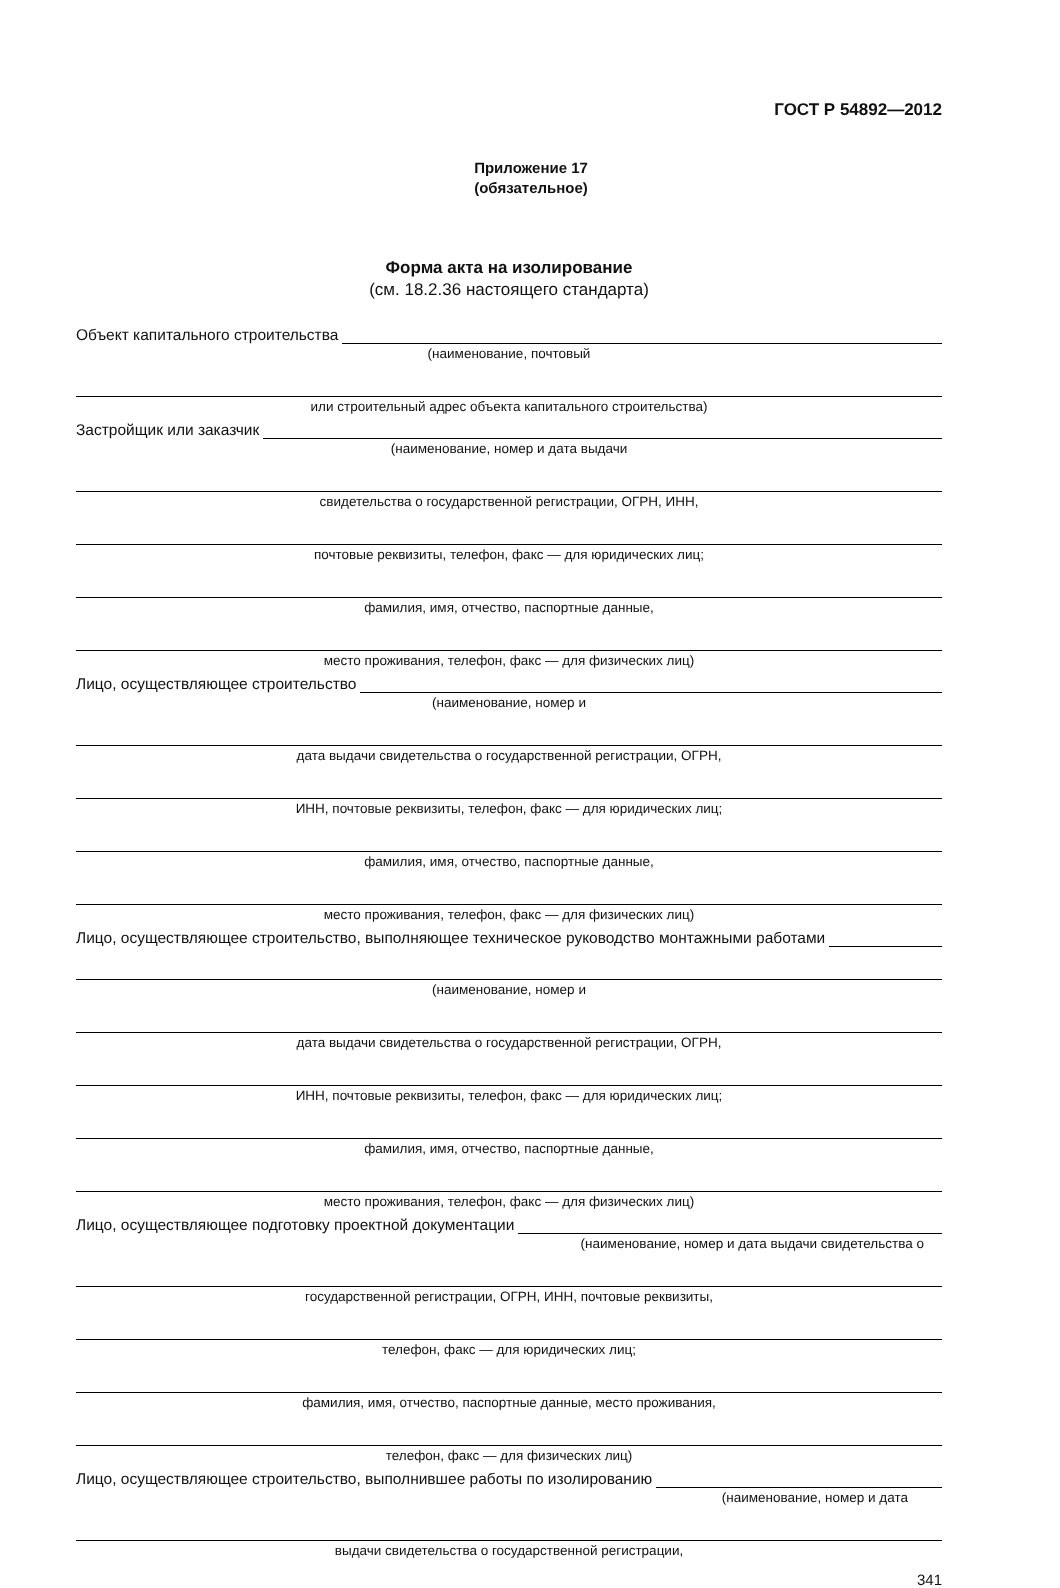ГОСТ Р 54892—2012
Приложение 17
(обязательное)
Форма акта на изолирование
(см. 18.2.36 настоящего стандарта)
Объект капитального строительства
(наименование, почтовый
или строительный адрес объекта капитального строительства)
Застройщик или заказчик
(наименование, номер и дата выдачи
свидетельства о государственной регистрации, ОГРН, ИНН,
почтовые реквизиты, телефон, факс — для юридических лиц;
фамилия, имя, отчество, паспортные данные,
место проживания, телефон, факс — для физических лиц)
Лицо, осуществляющее строительство
(наименование, номер и
дата выдачи свидетельства о государственной регистрации, ОГРН,
ИНН, почтовые реквизиты, телефон, факс — для юридических лиц;
фамилия, имя, отчество, паспортные данные,
место проживания, телефон, факс — для физических лиц)
Лицо, осуществляющее строительство, выполняющее техническое руководство монтажными работами
(наименование, номер и
дата выдачи свидетельства о государственной регистрации, ОГРН,
ИНН, почтовые реквизиты, телефон, факс — для юридических лиц;
фамилия, имя, отчество, паспортные данные,
место проживания, телефон, факс — для физических лиц)
Лицо, осуществляющее подготовку проектной документации
(наименование, номер и дата выдачи свидетельства о
государственной регистрации, ОГРН, ИНН, почтовые реквизиты,
телефон, факс — для юридических лиц;
фамилия, имя, отчество, паспортные данные, место проживания,
телефон, факс — для физических лиц)
Лицо, осуществляющее строительство, выполнившее работы по изолированию
(наименование, номер и дата
выдачи свидетельства о государственной регистрации,
341